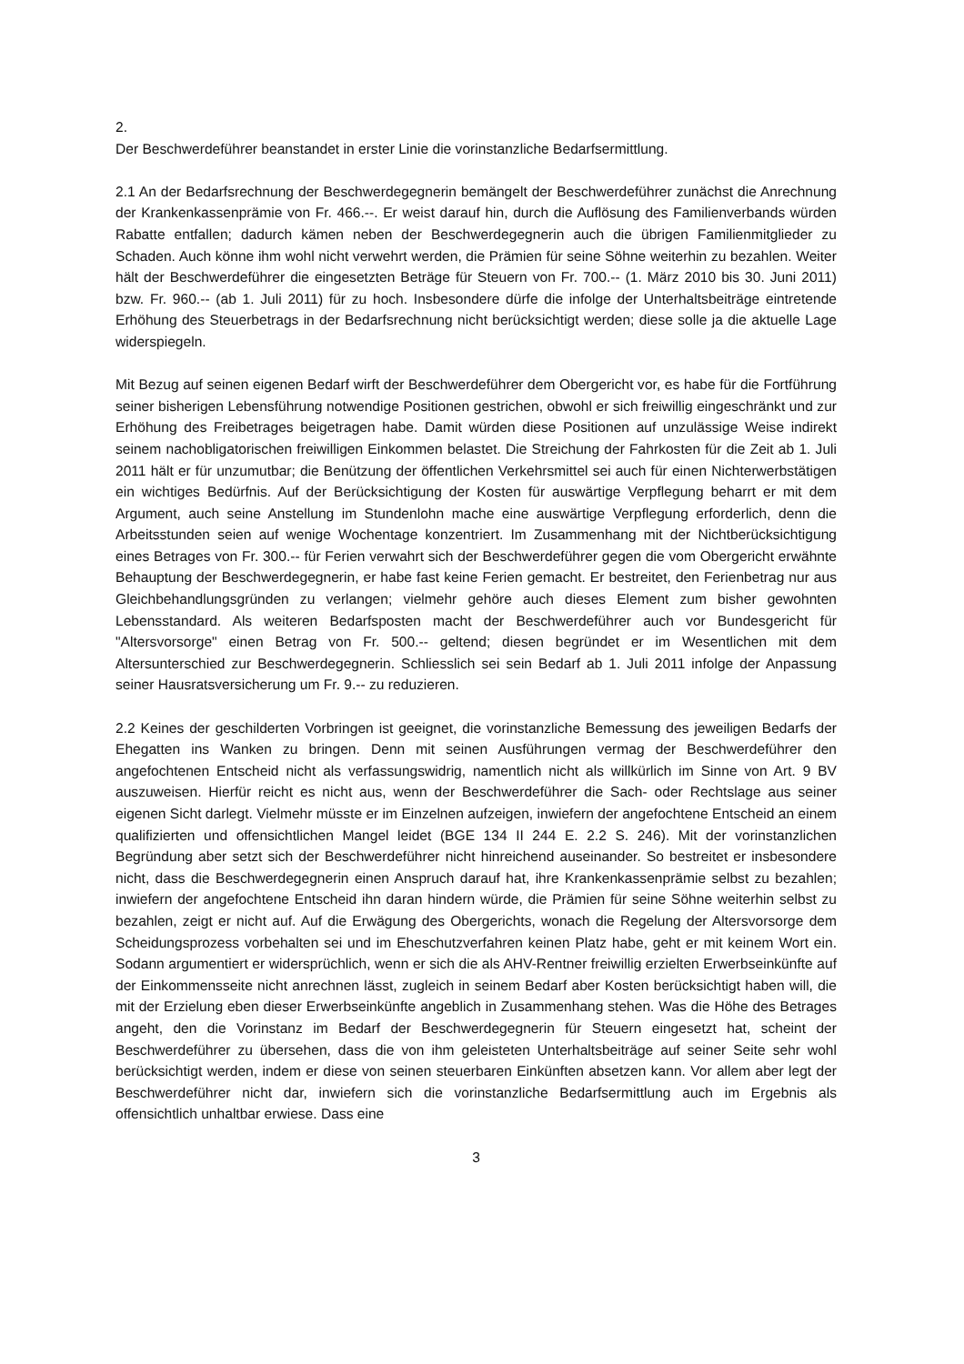2.
Der Beschwerdeführer beanstandet in erster Linie die vorinstanzliche Bedarfsermittlung.
2.1 An der Bedarfsrechnung der Beschwerdegegnerin bemängelt der Beschwerdeführer zunächst die Anrechnung der Krankenkassenprämie von Fr. 466.--. Er weist darauf hin, durch die Auflösung des Familienverbands würden Rabatte entfallen; dadurch kämen neben der Beschwerdegegnerin auch die übrigen Familienmitglieder zu Schaden. Auch könne ihm wohl nicht verwehrt werden, die Prämien für seine Söhne weiterhin zu bezahlen. Weiter hält der Beschwerdeführer die eingesetzten Beträge für Steuern von Fr. 700.-- (1. März 2010 bis 30. Juni 2011) bzw. Fr. 960.-- (ab 1. Juli 2011) für zu hoch. Insbesondere dürfe die infolge der Unterhaltsbeiträge eintretende Erhöhung des Steuerbetrags in der Bedarfsrechnung nicht berücksichtigt werden; diese solle ja die aktuelle Lage widerspiegeln.
Mit Bezug auf seinen eigenen Bedarf wirft der Beschwerdeführer dem Obergericht vor, es habe für die Fortführung seiner bisherigen Lebensführung notwendige Positionen gestrichen, obwohl er sich freiwillig eingeschränkt und zur Erhöhung des Freibetrages beigetragen habe. Damit würden diese Positionen auf unzulässige Weise indirekt seinem nachobligatorischen freiwilligen Einkommen belastet. Die Streichung der Fahrkosten für die Zeit ab 1. Juli 2011 hält er für unzumutbar; die Benützung der öffentlichen Verkehrsmittel sei auch für einen Nichterwerbstätigen ein wichtiges Bedürfnis. Auf der Berücksichtigung der Kosten für auswärtige Verpflegung beharrt er mit dem Argument, auch seine Anstellung im Stundenlohn mache eine auswärtige Verpflegung erforderlich, denn die Arbeitsstunden seien auf wenige Wochentage konzentriert. Im Zusammenhang mit der Nichtberücksichtigung eines Betrages von Fr. 300.-- für Ferien verwahrt sich der Beschwerdeführer gegen die vom Obergericht erwähnte Behauptung der Beschwerdegegnerin, er habe fast keine Ferien gemacht. Er bestreitet, den Ferienbetrag nur aus Gleichbehandlungsgründen zu verlangen; vielmehr gehöre auch dieses Element zum bisher gewohnten Lebensstandard. Als weiteren Bedarfsposten macht der Beschwerdeführer auch vor Bundesgericht für "Altersvorsorge" einen Betrag von Fr. 500.-- geltend; diesen begründet er im Wesentlichen mit dem Altersunterschied zur Beschwerdegegnerin. Schliesslich sei sein Bedarf ab 1. Juli 2011 infolge der Anpassung seiner Hausratsversicherung um Fr. 9.-- zu reduzieren.
2.2 Keines der geschilderten Vorbringen ist geeignet, die vorinstanzliche Bemessung des jeweiligen Bedarfs der Ehegatten ins Wanken zu bringen. Denn mit seinen Ausführungen vermag der Beschwerdeführer den angefochtenen Entscheid nicht als verfassungswidrig, namentlich nicht als willkürlich im Sinne von Art. 9 BV auszuweisen. Hierfür reicht es nicht aus, wenn der Beschwerdeführer die Sach- oder Rechtslage aus seiner eigenen Sicht darlegt. Vielmehr müsste er im Einzelnen aufzeigen, inwiefern der angefochtene Entscheid an einem qualifizierten und offensichtlichen Mangel leidet (BGE 134 II 244 E. 2.2 S. 246). Mit der vorinstanzlichen Begründung aber setzt sich der Beschwerdeführer nicht hinreichend auseinander. So bestreitet er insbesondere nicht, dass die Beschwerdegegnerin einen Anspruch darauf hat, ihre Krankenkassenprämie selbst zu bezahlen; inwiefern der angefochtene Entscheid ihn daran hindern würde, die Prämien für seine Söhne weiterhin selbst zu bezahlen, zeigt er nicht auf. Auf die Erwägung des Obergerichts, wonach die Regelung der Altersvorsorge dem Scheidungsprozess vorbehalten sei und im Eheschutzverfahren keinen Platz habe, geht er mit keinem Wort ein. Sodann argumentiert er widersprüchlich, wenn er sich die als AHV-Rentner freiwillig erzielten Erwerbseinkünfte auf der Einkommensseite nicht anrechnen lässt, zugleich in seinem Bedarf aber Kosten berücksichtigt haben will, die mit der Erzielung eben dieser Erwerbseinkünfte angeblich in Zusammenhang stehen. Was die Höhe des Betrages angeht, den die Vorinstanz im Bedarf der Beschwerdegegnerin für Steuern eingesetzt hat, scheint der Beschwerdeführer zu übersehen, dass die von ihm geleisteten Unterhaltsbeiträge auf seiner Seite sehr wohl berücksichtigt werden, indem er diese von seinen steuerbaren Einkünften absetzen kann. Vor allem aber legt der Beschwerdeführer nicht dar, inwiefern sich die vorinstanzliche Bedarfsermittlung auch im Ergebnis als offensichtlich unhaltbar erwiese. Dass eine
3